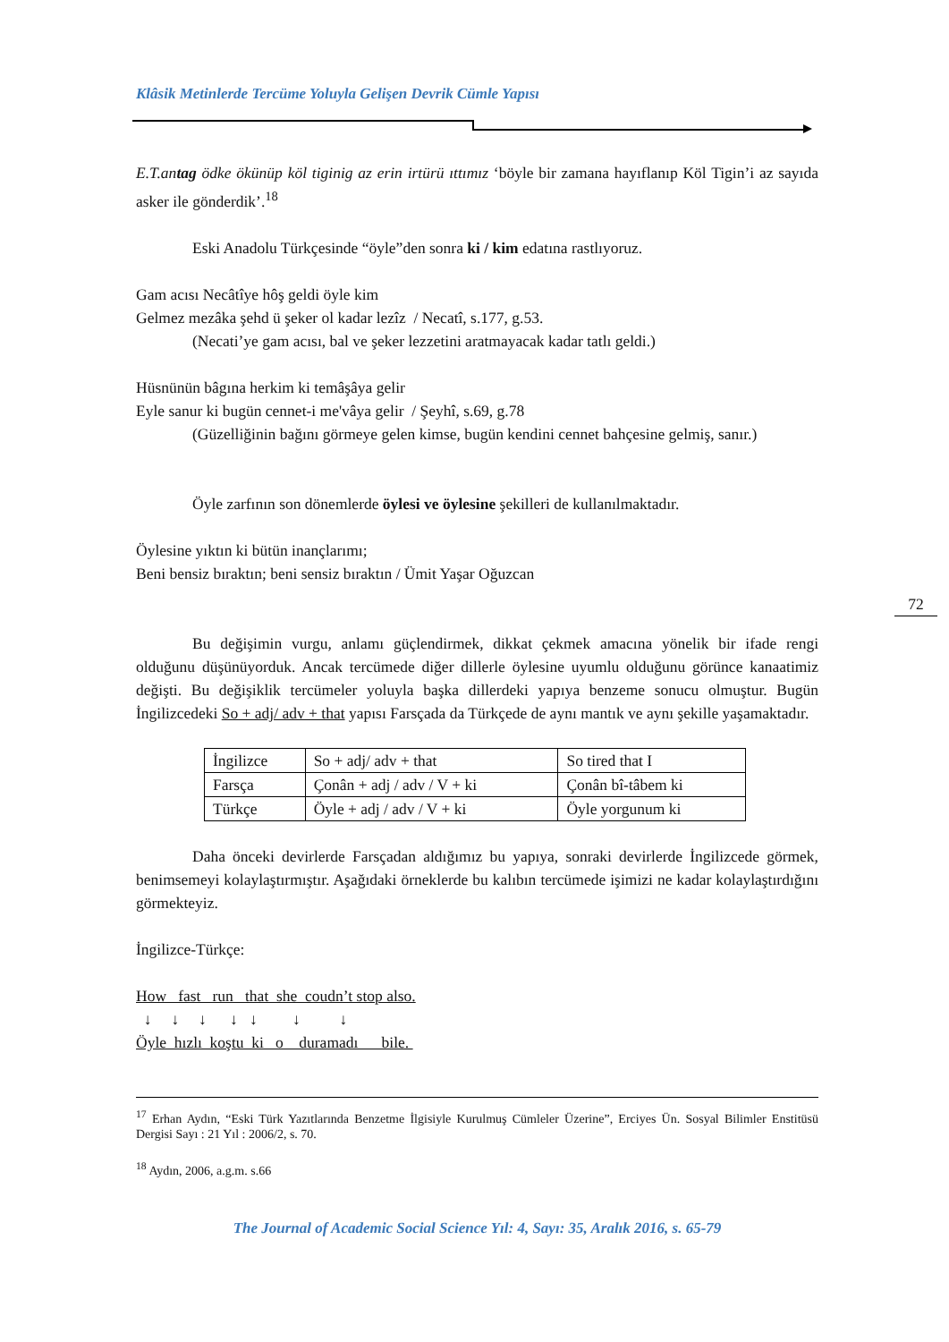Klâsik Metinlerde Tercüme Yoluyla Gelişen Devrik Cümle Yapısı
E.T.antag ödke ökünüp köl tiginig az erin irtürü ıttımız ‘böyle bir zamana hayıflanıp Köl Tigin’i az sayıda asker ile gönderdik’.<sup>18</sup>
Eski Anadolu Türkçesinde “öyle”den sonra ki / kim edatına rastlıyoruz.
Gam acısı Necâtîye hôş geldi öyle kim
Gelmez mezâka şehd ü şeker ol kadar lezîz / Necatî, s.177, g.53.
(Necati’ye gam acısı, bal ve şeker lezzetini aratmayacak kadar tatlı geldi.)
Hüsnünün bâgına herkim ki temâşâya gelir
Eyle sanur ki bugün cennet-i me'vâya gelir / Şeyhî, s.69, g.78
(Güzelliğinin bağını görmeye gelen kimse, bugün kendini cennet bahçesine gelmiş, sanır.)
Öyle zarfının son dönemlerde öylesi ve öylesine şekilleri de kullanılmaktadır.
Öylesine yıktın ki bütün inançlarımı;
Beni bensiz bıraktın; beni sensiz bıraktın / Ümit Yaşar Oğuzcan
72
Bu değişimin vurgu, anlamı güçlendirmek, dikkat çekmek amacına yönelik bir ifade rengi olduğunu düşünüyorduk. Ancak tercümede diğer dillerle öylesine uyumlu olduğunu görünce kanaatimiz değişti. Bu değişiklik tercümeler yoluyla başka dillerdeki yapıya benzeme sonucu olmuştur. Bugün İngilizcedeki So + adj/ adv + that yapısı Farsçada da Türkçede de aynı mantık ve aynı şekille yaşamaktadır.
| İngilizce | So + adj/ adv + that | So tired that I |
| Farsça | Çonân + adj / adv / V + ki | Çonân bî-tâbem ki |
| Türkçe | Öyle + adj / adv / V + ki | Öyle yorgunum ki |
Daha önceki devirlerde Farsçadan aldığımız bu yapıya, sonraki devirlerde İngilizcede görmek, benimsemeyi kolaylaştırmıştır. Aşağıdaki örneklerde bu kalıbın tercümede işimizi ne kadar kolaylaştırdığını görmekteyiz.
İngilizce-Türkçe:
How fast run that she coudn’t stop also. ↓ ↓ ↓ ↓ ↓ ↓ ↓ Öyle hızlı koştu ki o duramadı bile.
<sup>17</sup> Erhan Aydın, “Eski Türk Yazıtlarında Benzetme İlgisiyle Kurulmuş Cümleler Üzerine”, Erciyes Ün. Sosyal Bilimler Enstitüsü Dergisi Sayı : 21 Yıl : 2006/2, s. 70.
<sup>18</sup> Aydın, 2006, a.g.m. s.66
The Journal of Academic Social Science Yıl: 4, Sayı: 35, Aralık 2016, s. 65-79